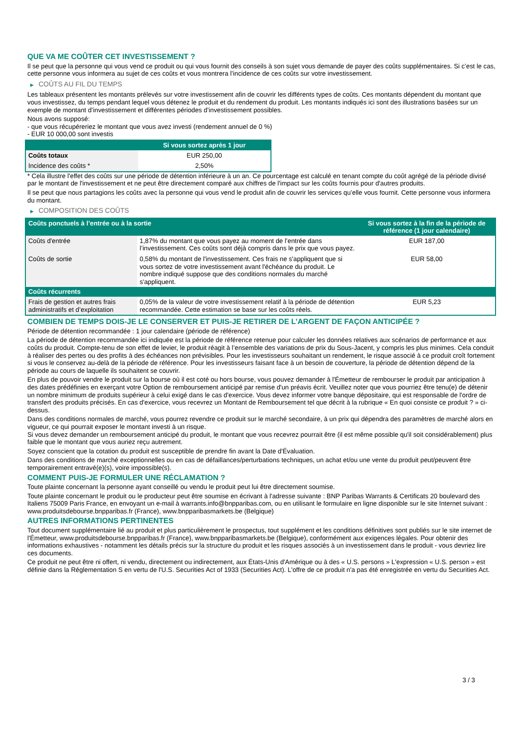QUE VA ME COÛTER CET INVESTISSEMENT ?
Il se peut que la personne qui vous vend ce produit ou qui vous fournit des conseils à son sujet vous demande de payer des coûts supplémentaires. Si c’est le cas, cette personne vous informera au sujet de ces coûts et vous montrera l’incidence de ces coûts sur votre investissement.
▶ COÛTS AU FIL DU TEMPS
Les tableaux présentent les montants prélevés sur votre investissement afin de couvrir les différents types de coûts. Ces montants dépendent du montant que vous investissez, du temps pendant lequel vous détenez le produit et du rendement du produit. Les montants indiqués ici sont des illustrations basées sur un exemple de montant d’investissement et différentes périodes d’investissement possibles.
Nous avons supposé:
- que vous récupéreriez le montant que vous avez investi (rendement annuel de 0 %)
- EUR 10 000,00 sont investis
| | Si vous sortez après 1 jour |
| --- | --- |
| Coûts totaux | EUR 250,00 |
| Incidence des coûts * | 2,50% |
* Cela illustre l'effet des coûts sur une période de détention inférieure à un an. Ce pourcentage est calculé en tenant compte du coût agrégé de la période divisé par le montant de l'investissement et ne peut être directement comparé aux chiffres de l'impact sur les coûts fournis pour d'autres produits.
Il se peut que nous partagions les coûts avec la personne qui vous vend le produit afin de couvrir les services qu’elle vous fournit. Cette personne vous informera du montant.
▶ COMPOSITION DES COÛTS
| Coûts ponctuels à l’entrée ou à la sortie | | Si vous sortez à la fin de la période de référence (1 jour calendaire) |
| --- | --- | --- |
| Coûts d'entrée | 1,87% du montant que vous payez au moment de l’entrée dans l’investissement. Ces coûts sont déjà compris dans le prix que vous payez. | EUR 187,00 |
| Coûts de sortie | 0,58% du montant de l'investissement. Ces frais ne s'appliquent que si vous sortez de votre investissement avant l'échéance du produit. Le nombre indiqué suppose que des conditions normales du marché s'appliquent. | EUR 58,00 |
| Coûts récurrents | | |
| Frais de gestion et autres frais administratifs et d’exploitation | 0,05% de la valeur de votre investissement relatif à la période de détention recommandée. Cette estimation se base sur les coûts réels. | EUR 5,23 |
COMBIEN DE TEMPS DOIS-JE LE CONSERVER ET PUIS-JE RETIRER DE L’ARGENT DE FAÇON ANTICIPÉE ?
Période de détention recommandée : 1 jour calendaire (période de référence)
La période de détention recommandée ici indiquée est la période de référence retenue pour calculer les données relatives aux scénarios de performance et aux coûts du produit. Compte-tenu de son effet de levier, le produit réagit à l’ensemble des variations de prix du Sous-Jacent, y compris les plus minimes. Cela conduit à réaliser des pertes ou des profits à des échéances non prévisibles. Pour les investisseurs souhaitant un rendement, le risque associé à ce produit croît fortement si vous le conservez au-delà de la période de référence. Pour les investisseurs faisant face à un besoin de couverture, la période de détention dépend de la période au cours de laquelle ils souhaitent se couvrir.
En plus de pouvoir vendre le produit sur la bourse où il est coté ou hors bourse, vous pouvez demander à l'Émetteur de rembourser le produit par anticipation à des dates prédéfinies en exerçant votre Option de remboursement anticipé par remise d'un préavis écrit. Veuillez noter que vous pourriez être tenu(e) de détenir un nombre minimum de produits supérieur à celui exigé dans le cas d'exercice. Vous devez informer votre banque dépositaire, qui est responsable de l'ordre de transfert des produits précisés. En cas d'exercice, vous recevrez un Montant de Remboursement tel que décrit à la rubrique « En quoi consiste ce produit ? » ci-dessus.
Dans des conditions normales de marché, vous pourrez revendre ce produit sur le marché secondaire, à un prix qui dépendra des paramètres de marché alors en vigueur, ce qui pourrait exposer le montant investi à un risque.
Si vous devez demander un remboursement anticipé du produit, le montant que vous recevrez pourrait être (il est même possible qu'il soit considérablement) plus faible que le montant que vous auriez reçu autrement.
Soyez conscient que la cotation du produit est susceptible de prendre fin avant la Date d'Évaluation.
Dans des conditions de marché exceptionnelles ou en cas de défaillances/perturbations techniques, un achat et/ou une vente du produit peut/peuvent être temporairement entravé(e)(s), voire impossible(s).
COMMENT PUIS-JE FORMULER UNE RÉCLAMATION ?
Toute plainte concernant la personne ayant conseillé ou vendu le produit peut lui être directement soumise.
Toute plainte concernant le produit ou le producteur peut être soumise en écrivant à l'adresse suivante : BNP Paribas Warrants & Certificats 20 boulevard des Italiens 75009 Paris France, en envoyant un e-mail à warrants.info@bnpparibas.com, ou en utilisant le formulaire en ligne disponible sur le site Internet suivant : www.produitsdebourse.bnpparibas.fr (France), www.bnpparibasmarkets.be (Belgique)
AUTRES INFORMATIONS PERTINENTES
Tout document supplémentaire lié au produit et plus particulièrement le prospectus, tout supplément et les conditions définitives sont publiés sur le site internet de l'Émetteur, www.produitsdebourse.bnpparibas.fr (France), www.bnpparibasmarkets.be (Belgique), conformément aux exigences légales. Pour obtenir des informations exhaustives - notamment les détails précis sur la structure du produit et les risques associés à un investissement dans le produit - vous devriez lire ces documents.
Ce produit ne peut être ni offert, ni vendu, directement ou indirectement, aux États-Unis d'Amérique ou à des « U.S. persons » L'expression « U.S. person » est définie dans la Réglementation S en vertu de l'U.S. Securities Act of 1933 (Securities Act). L'offre de ce produit n'a pas été enregistrée en vertu du Securities Act.
3 / 3